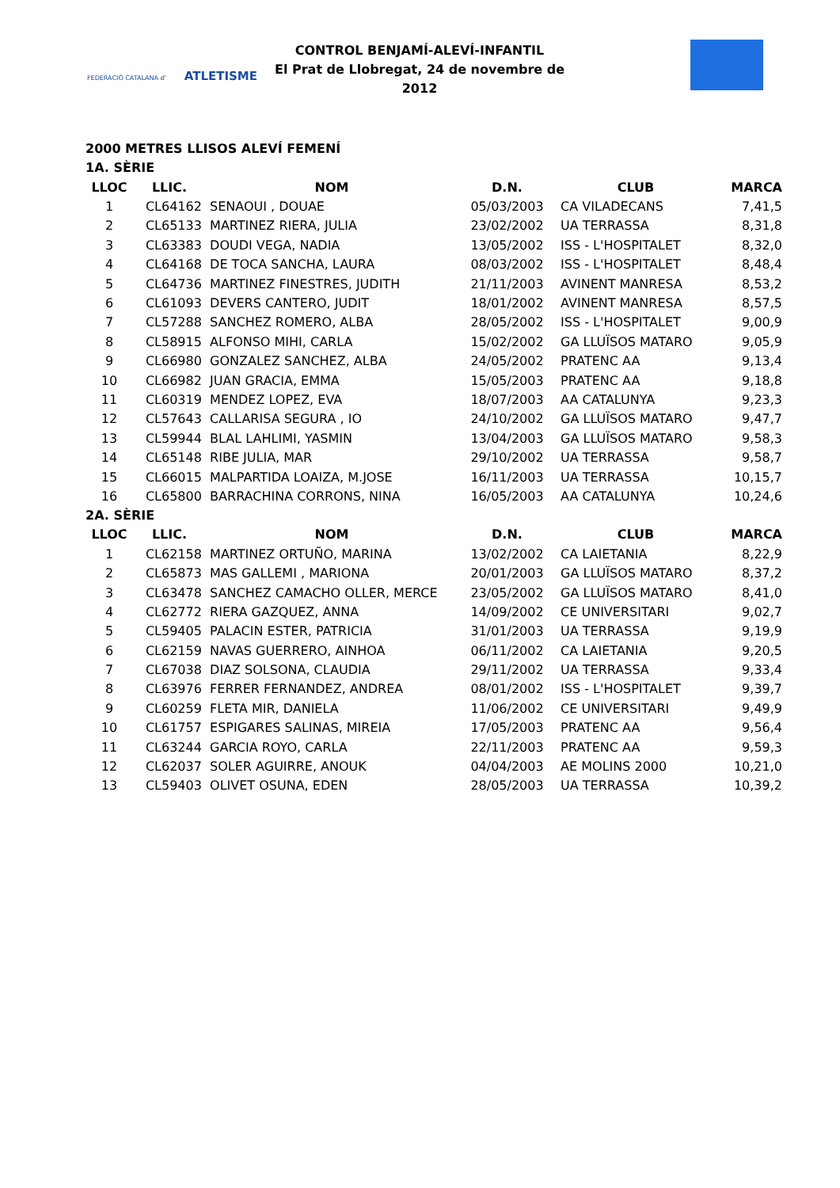FEDERACIÓ CATALANA d' ATLETISME
CONTROL BENJAMÍ-ALEVÍ-INFANTIL
El Prat de Llobregat, 24 de novembre de 2012
2000 METRES LLISOS ALEVÍ FEMENÍ
1A. SÈRIE
| LLOC | LLIC. | NOM | D.N. | CLUB | MARCA |
| --- | --- | --- | --- | --- | --- |
| 1 | CL64162 | SENAOUI , DOUAE | 05/03/2003 | CA VILADECANS | 7,41,5 |
| 2 | CL65133 | MARTINEZ RIERA, JULIA | 23/02/2002 | UA TERRASSA | 8,31,8 |
| 3 | CL63383 | DOUDI VEGA, NADIA | 13/05/2002 | ISS - L'HOSPITALET | 8,32,0 |
| 4 | CL64168 | DE TOCA SANCHA, LAURA | 08/03/2002 | ISS - L'HOSPITALET | 8,48,4 |
| 5 | CL64736 | MARTINEZ FINESTRES, JUDITH | 21/11/2003 | AVINENT MANRESA | 8,53,2 |
| 6 | CL61093 | DEVERS CANTERO, JUDIT | 18/01/2002 | AVINENT MANRESA | 8,57,5 |
| 7 | CL57288 | SANCHEZ ROMERO, ALBA | 28/05/2002 | ISS - L'HOSPITALET | 9,00,9 |
| 8 | CL58915 | ALFONSO MIHI, CARLA | 15/02/2002 | GA LLUÏSOS MATARO | 9,05,9 |
| 9 | CL66980 | GONZALEZ SANCHEZ, ALBA | 24/05/2002 | PRATENC AA | 9,13,4 |
| 10 | CL66982 | JUAN GRACIA, EMMA | 15/05/2003 | PRATENC AA | 9,18,8 |
| 11 | CL60319 | MENDEZ LOPEZ, EVA | 18/07/2003 | AA CATALUNYA | 9,23,3 |
| 12 | CL57643 | CALLARISA SEGURA , IO | 24/10/2002 | GA LLUÏSOS MATARO | 9,47,7 |
| 13 | CL59944 | BLAL LAHLIMI, YASMIN | 13/04/2003 | GA LLUÏSOS MATARO | 9,58,3 |
| 14 | CL65148 | RIBE JULIA, MAR | 29/10/2002 | UA TERRASSA | 9,58,7 |
| 15 | CL66015 | MALPARTIDA LOAIZA, M.JOSE | 16/11/2003 | UA TERRASSA | 10,15,7 |
| 16 | CL65800 | BARRACHINA CORRONS, NINA | 16/05/2003 | AA CATALUNYA | 10,24,6 |
2A. SÈRIE
| LLOC | LLIC. | NOM | D.N. | CLUB | MARCA |
| --- | --- | --- | --- | --- | --- |
| 1 | CL62158 | MARTINEZ ORTUÑO, MARINA | 13/02/2002 | CA LAIETANIA | 8,22,9 |
| 2 | CL65873 | MAS GALLEMI , MARIONA | 20/01/2003 | GA LLUÏSOS MATARO | 8,37,2 |
| 3 | CL63478 | SANCHEZ CAMACHO OLLER, MERCE | 23/05/2002 | GA LLUÏSOS MATARO | 8,41,0 |
| 4 | CL62772 | RIERA GAZQUEZ, ANNA | 14/09/2002 | CE UNIVERSITARI | 9,02,7 |
| 5 | CL59405 | PALACIN ESTER, PATRICIA | 31/01/2003 | UA TERRASSA | 9,19,9 |
| 6 | CL62159 | NAVAS GUERRERO, AINHOA | 06/11/2002 | CA LAIETANIA | 9,20,5 |
| 7 | CL67038 | DIAZ SOLSONA, CLAUDIA | 29/11/2002 | UA TERRASSA | 9,33,4 |
| 8 | CL63976 | FERRER FERNANDEZ, ANDREA | 08/01/2002 | ISS - L'HOSPITALET | 9,39,7 |
| 9 | CL60259 | FLETA MIR, DANIELA | 11/06/2002 | CE UNIVERSITARI | 9,49,9 |
| 10 | CL61757 | ESPIGARES SALINAS, MIREIA | 17/05/2003 | PRATENC AA | 9,56,4 |
| 11 | CL63244 | GARCIA ROYO, CARLA | 22/11/2003 | PRATENC AA | 9,59,3 |
| 12 | CL62037 | SOLER AGUIRRE, ANOUK | 04/04/2003 | AE MOLINS 2000 | 10,21,0 |
| 13 | CL59403 | OLIVET OSUNA, EDEN | 28/05/2003 | UA TERRASSA | 10,39,2 |